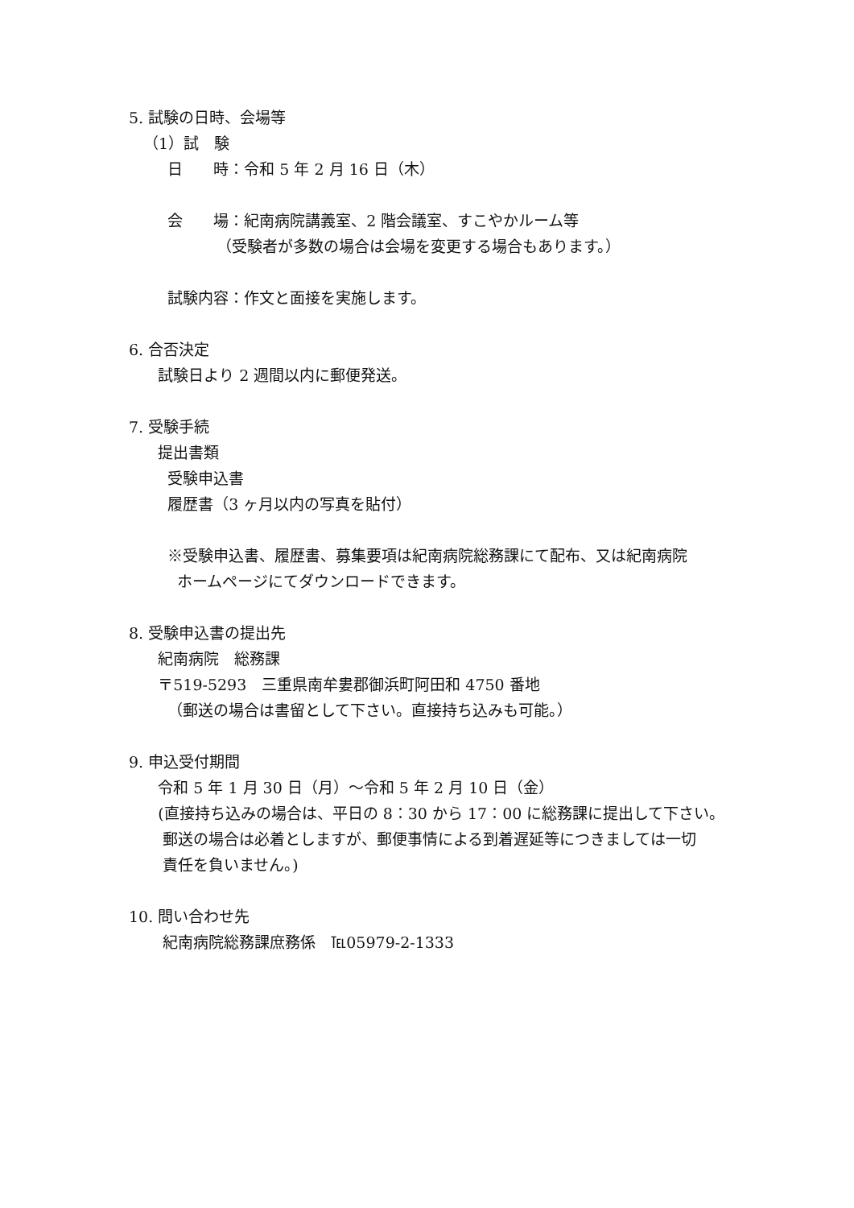5. 試験の日時、会場等
（1）試　験
日　　時：令和 5 年 2 月 16 日（木）
会　　場：紀南病院講義室、2 階会議室、すこやかルーム等
（受験者が多数の場合は会場を変更する場合もあります。）
試験内容：作文と面接を実施します。
6. 合否決定
試験日より 2 週間以内に郵便発送。
7. 受験手続
提出書類
受験申込書
履歴書（3 ヶ月以内の写真を貼付）
※受験申込書、履歴書、募集要項は紀南病院総務課にて配布、又は紀南病院
ホームページにてダウンロードできます。
8. 受験申込書の提出先
紀南病院　総務課
〒519-5293　三重県南牟婁郡御浜町阿田和 4750 番地
（郵送の場合は書留として下さい。直接持ち込みも可能。）
9. 申込受付期間
令和 5 年 1 月 30 日（月）～令和 5 年 2 月 10 日（金）
(直接持ち込みの場合は、平日の 8：30 から 17：00 に総務課に提出して下さい。
郵送の場合は必着としますが、郵便事情による到着遅延等につきましては一切
責任を負いません。)
10. 問い合わせ先
紀南病院総務課庶務係　℡05979-2-1333